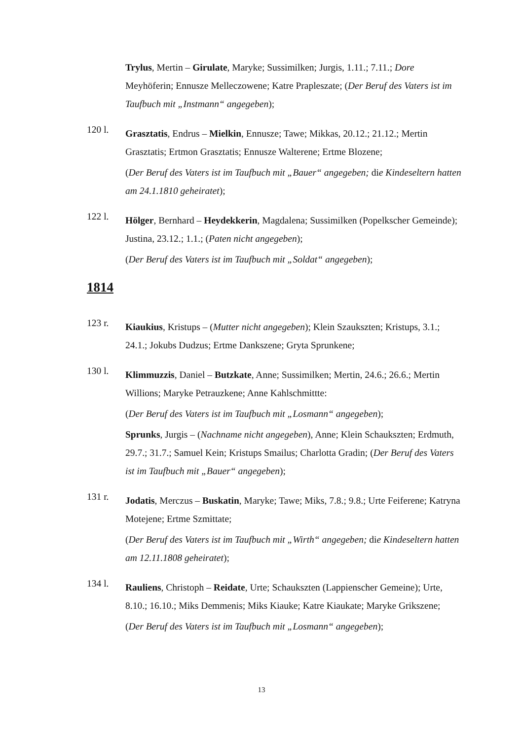Trylus, Mertin – Girulate, Maryke; Sussimilken; Jurgis, 1.11.; 7.11.; Dore Meyhöferin; Ennusze Melleczowene; Katre Prapleszate; (Der Beruf des Vaters ist im Taufbuch mit „Instmann“ angegeben);
120 l.
Grasztatis, Endrus – Mielkin, Ennusze; Tawe; Mikkas, 20.12.; 21.12.; Mertin Grasztatis; Ertmon Grasztatis; Ennusze Walterene; Ertme Blozene;
(Der Beruf des Vaters ist im Taufbuch mit „Bauer“ angegeben; die Kindeseltern hatten am 24.1.1810 geheiratet);
122 l.
Hölger, Bernhard – Heydekkerin, Magdalena; Sussimilken (Popelkscher Gemeinde); Justina, 23.12.; 1.1.; (Paten nicht angegeben);
(Der Beruf des Vaters ist im Taufbuch mit „Soldat“ angegeben);
1814
123 r.
Kiaukius, Kristups – (Mutter nicht angegeben); Klein Szaukszten; Kristups, 3.1.; 24.1.; Jokubs Dudzus; Ertme Dankszene; Gryta Sprunkene;
130 l.
Klimmuzzis, Daniel – Butzkate, Anne; Sussimilken; Mertin, 24.6.; 26.6.; Mertin Willions; Maryke Petrauzkene; Anne Kahlschmittte:
(Der Beruf des Vaters ist im Taufbuch mit „Losmann“ angegeben);
Sprunks, Jurgis – (Nachname nicht angegeben), Anne; Klein Schaukszten; Erdmuth, 29.7.; 31.7.; Samuel Kein; Kristups Smailus; Charlotta Gradin; (Der Beruf des Vaters ist im Taufbuch mit „Bauer“ angegeben);
131 r.
Jodatis, Merczus – Buskatin, Maryke; Tawe; Miks, 7.8.; 9.8.; Urte Feiferene; Katryna Motejene; Ertme Szmittate;
(Der Beruf des Vaters ist im Taufbuch mit „Wirth“ angegeben; die Kindeseltern hatten am 12.11.1808 geheiratet);
134 l.
Rauliens, Christoph – Reidate, Urte; Schaukszten (Lappienscher Gemeine); Urte, 8.10.; 16.10.; Miks Demmenis; Miks Kiauke; Katre Kiaukate; Maryke Grikszene;
(Der Beruf des Vaters ist im Taufbuch mit „Losmann“ angegeben);
13